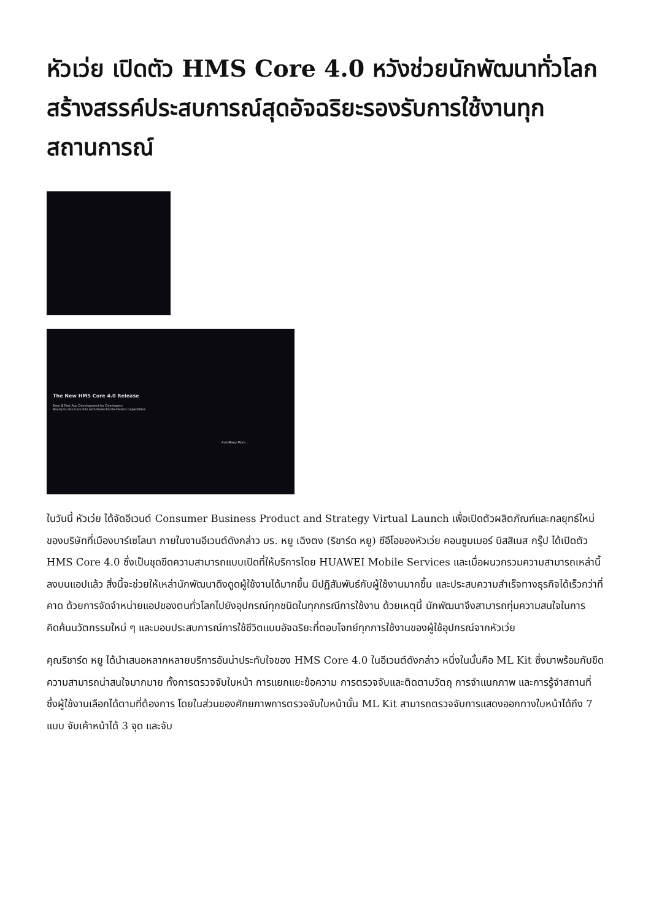หัวเว่ย เปิดตัว HMS Core 4.0 หวังช่วยนักพัฒนาทั่วโลกสร้างสรรค์ประสบการณ์สุดอัจฉริยะรองรับการใช้งานทุกสถานการณ์
The New HMS Core 4.0 Release
Easy & Fast App Development for Developers
Ready-to-Use Core Kits with Powerful On-Device Capabilities
And Many More...
ในวันนี้ หัวเว่ย ได้จัดอีเวนต์ Consumer Business Product and Strategy Virtual Launch เพื่อเปิดตัวผลิตภัณฑ์และกลยุทธ์ใหม่ของบริษัทที่เมืองบาร์เซโลนา ภายในงานอีเวนต์ดังกล่าว มร. หยู เฉิงตง (ริชาร์ด หยู) ซีอีโอของหัวเว่ย คอนซูมเมอร์ บิสสิเนส กรุ๊ป ได้เปิดตัว HMS Core 4.0 ซึ่งเป็นชุดขีดความสามารถแบบเปิดที่ให้บริการโดย HUAWEI Mobile Services และเมื่อผนวกรวมความสามารถเหล่านี้ลงบนแอปแล้ว สิ่งนี้จะช่วยให้เหล่านักพัฒนาดึงดูดผู้ใช้งานได้มากขึ้น มีปฏิสัมพันธ์กับผู้ใช้งานมากขึ้น และประสบความสำเร็จทางธุรกิจได้เร็วกว่าที่คาด ด้วยการจัดจำหน่ายแอปของตนทั่วโลกไปยังอุปกรณ์ทุกชนิดในทุกกรณีการใช้งาน ด้วยเหตุนี้ นักพัฒนาจึงสามารถทุ่มความสนใจในการคิดค้นนวัตกรรมใหม่ ๆ และมอบประสบการณ์การใช้ชีวิตแบบอัจฉริยะที่ตอบโจทย์ทุกการใช้งานของผู้ใช้อุปกรณ์จากหัวเว่ย
คุณริชาร์ด หยู ได้นำเสนอหลากหลายบริการอันน่าประทับใจของ HMS Core 4.0 ในอีเวนต์ดังกล่าว หนึ่งในนั้นคือ ML Kit ซึ่งมาพร้อมกับขีดความสามารถน่าสนใจมากมาย ทั้งการตรวจจับใบหน้า การแยกแยะข้อความ การตรวจจับและติดตามวัตถุ การจำแนกภาพ และการรู้จำสถานที่ ซึ่งผู้ใช้งานเลือกได้ตามที่ต้องการ โดยในส่วนของศักยภาพการตรวจจับใบหน้านั้น ML Kit สามารถตรวจจับการแสดงออกทางใบหน้าได้ถึง 7 แบบ จับเค้าหน้าได้ 3 จุด และจับ